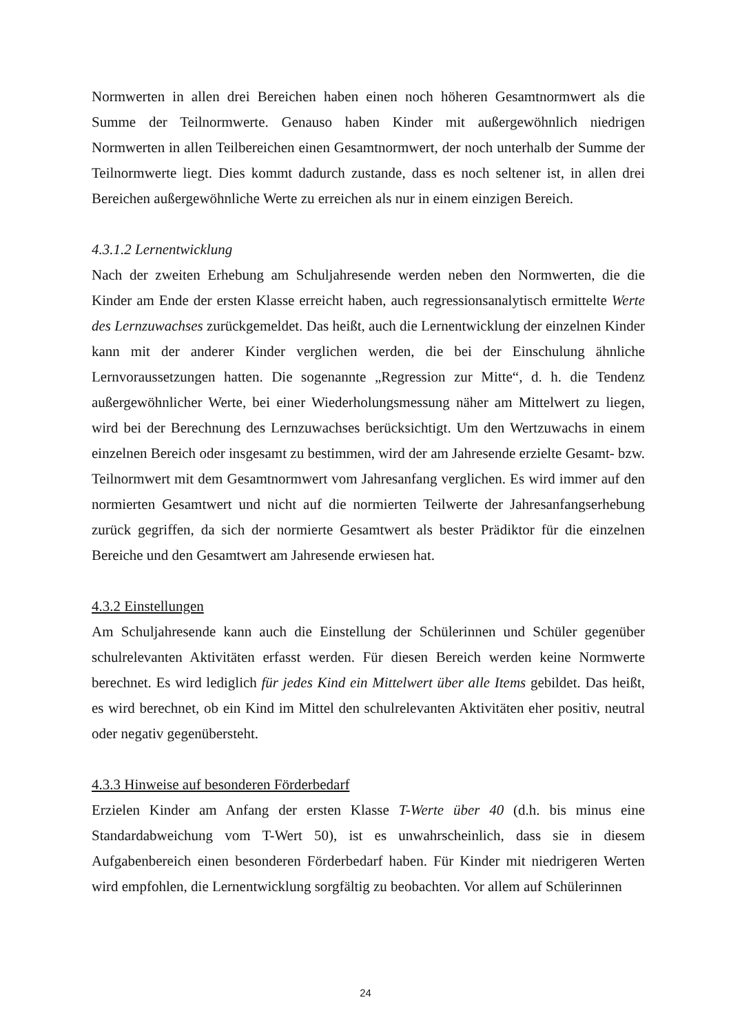Normwerten in allen drei Bereichen haben einen noch höheren Gesamtnormwert als die Summe der Teilnormwerte. Genauso haben Kinder mit außergewöhnlich niedrigen Normwerten in allen Teilbereichen einen Gesamtnormwert, der noch unterhalb der Summe der Teilnormwerte liegt. Dies kommt dadurch zustande, dass es noch seltener ist, in allen drei Bereichen außergewöhnliche Werte zu erreichen als nur in einem einzigen Bereich.
4.3.1.2 Lernentwicklung
Nach der zweiten Erhebung am Schuljahresende werden neben den Normwerten, die die Kinder am Ende der ersten Klasse erreicht haben, auch regressionsanalytisch ermittelte Werte des Lernzuwachses zurückgemeldet. Das heißt, auch die Lernentwicklung der einzelnen Kinder kann mit der anderer Kinder verglichen werden, die bei der Einschulung ähnliche Lernvoraussetzungen hatten. Die sogenannte „Regression zur Mitte“, d. h. die Tendenz außergewöhnlicher Werte, bei einer Wiederholungsmessung näher am Mittelwert zu liegen, wird bei der Berechnung des Lernzuwachses berücksichtigt. Um den Wertzuwachs in einem einzelnen Bereich oder insgesamt zu bestimmen, wird der am Jahresende erzielte Gesamt- bzw. Teilnormwert mit dem Gesamtnormwert vom Jahresanfang verglichen. Es wird immer auf den normierten Gesamtwert und nicht auf die normierten Teilwerte der Jahresanfangserhebung zurück gegriffen, da sich der normierte Gesamtwert als bester Prädiktor für die einzelnen Bereiche und den Gesamtwert am Jahresende erwiesen hat.
4.3.2 Einstellungen
Am Schuljahresende kann auch die Einstellung der Schülerinnen und Schüler gegenüber schulrelevanten Aktivitäten erfasst werden. Für diesen Bereich werden keine Normwerte berechnet. Es wird lediglich für jedes Kind ein Mittelwert über alle Items gebildet. Das heißt, es wird berechnet, ob ein Kind im Mittel den schulrelevanten Aktivitäten eher positiv, neutral oder negativ gegenübersteht.
4.3.3 Hinweise auf besonderen Förderbedarf
Erzielen Kinder am Anfang der ersten Klasse T-Werte über 40 (d.h. bis minus eine Standardabweichung vom T-Wert 50), ist es unwahrscheinlich, dass sie in diesem Aufgabenbereich einen besonderen Förderbedarf haben. Für Kinder mit niedrigeren Werten wird empfohlen, die Lernentwicklung sorgfältig zu beobachten. Vor allem auf Schülerinnen
24